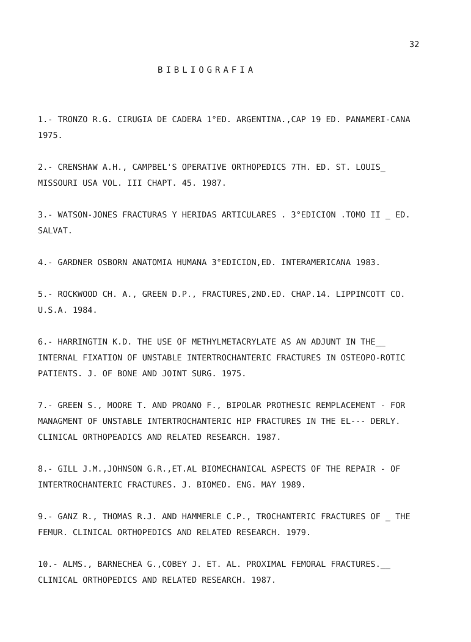32
BIBLIOGRAFIA
1.- TRONZO R.G. CIRUGIA DE CADERA 1°ED. ARGENTINA.,CAP 19 ED. PANAMERI-CANA 1975.
2.- CRENSHAW A.H., CAMPBEL'S OPERATIVE ORTHOPEDICS 7TH. ED. ST. LOUIS_ MISSOURI USA VOL. III CHAPT. 45. 1987.
3.- WATSON-JONES FRACTURAS Y HERIDAS ARTICULARES . 3°EDICION .TOMO II _ ED. SALVAT.
4.- GARDNER OSBORN ANATOMIA HUMANA 3°EDICION,ED. INTERAMERICANA 1983.
5.- ROCKWOOD CH. A., GREEN D.P., FRACTURES,2ND.ED. CHAP.14. LIPPINCOTT CO. U.S.A. 1984.
6.- HARRINGTIN K.D. THE USE OF METHYLMETACRYLATE AS AN ADJUNT IN THE__ INTERNAL FIXATION OF UNSTABLE INTERTROCHANTERIC FRACTURES IN OSTEOPO-ROTIC PATIENTS. J. OF BONE AND JOINT SURG. 1975.
7.- GREEN S., MOORE T. AND PROANO F., BIPOLAR PROTHESIC REMPLACEMENT - FOR MANAGMENT OF UNSTABLE INTERTROCHANTERIC HIP FRACTURES IN THE EL--- DERLY. CLINICAL ORTHOPEADICS AND RELATED RESEARCH. 1987.
8.- GILL J.M.,JOHNSON G.R.,ET.AL BIOMECHANICAL ASPECTS OF THE REPAIR - OF INTERTROCHANTERIC FRACTURES. J. BIOMED. ENG. MAY 1989.
9.- GANZ R., THOMAS R.J. AND HAMMERLE C.P., TROCHANTERIC FRACTURES OF _ THE FEMUR. CLINICAL ORTHOPEDICS AND RELATED RESEARCH. 1979.
10.- ALMS., BARNECHEA G.,COBEY J. ET. AL. PROXIMAL FEMORAL FRACTURES.__ CLINICAL ORTHOPEDICS AND RELATED RESEARCH. 1987.